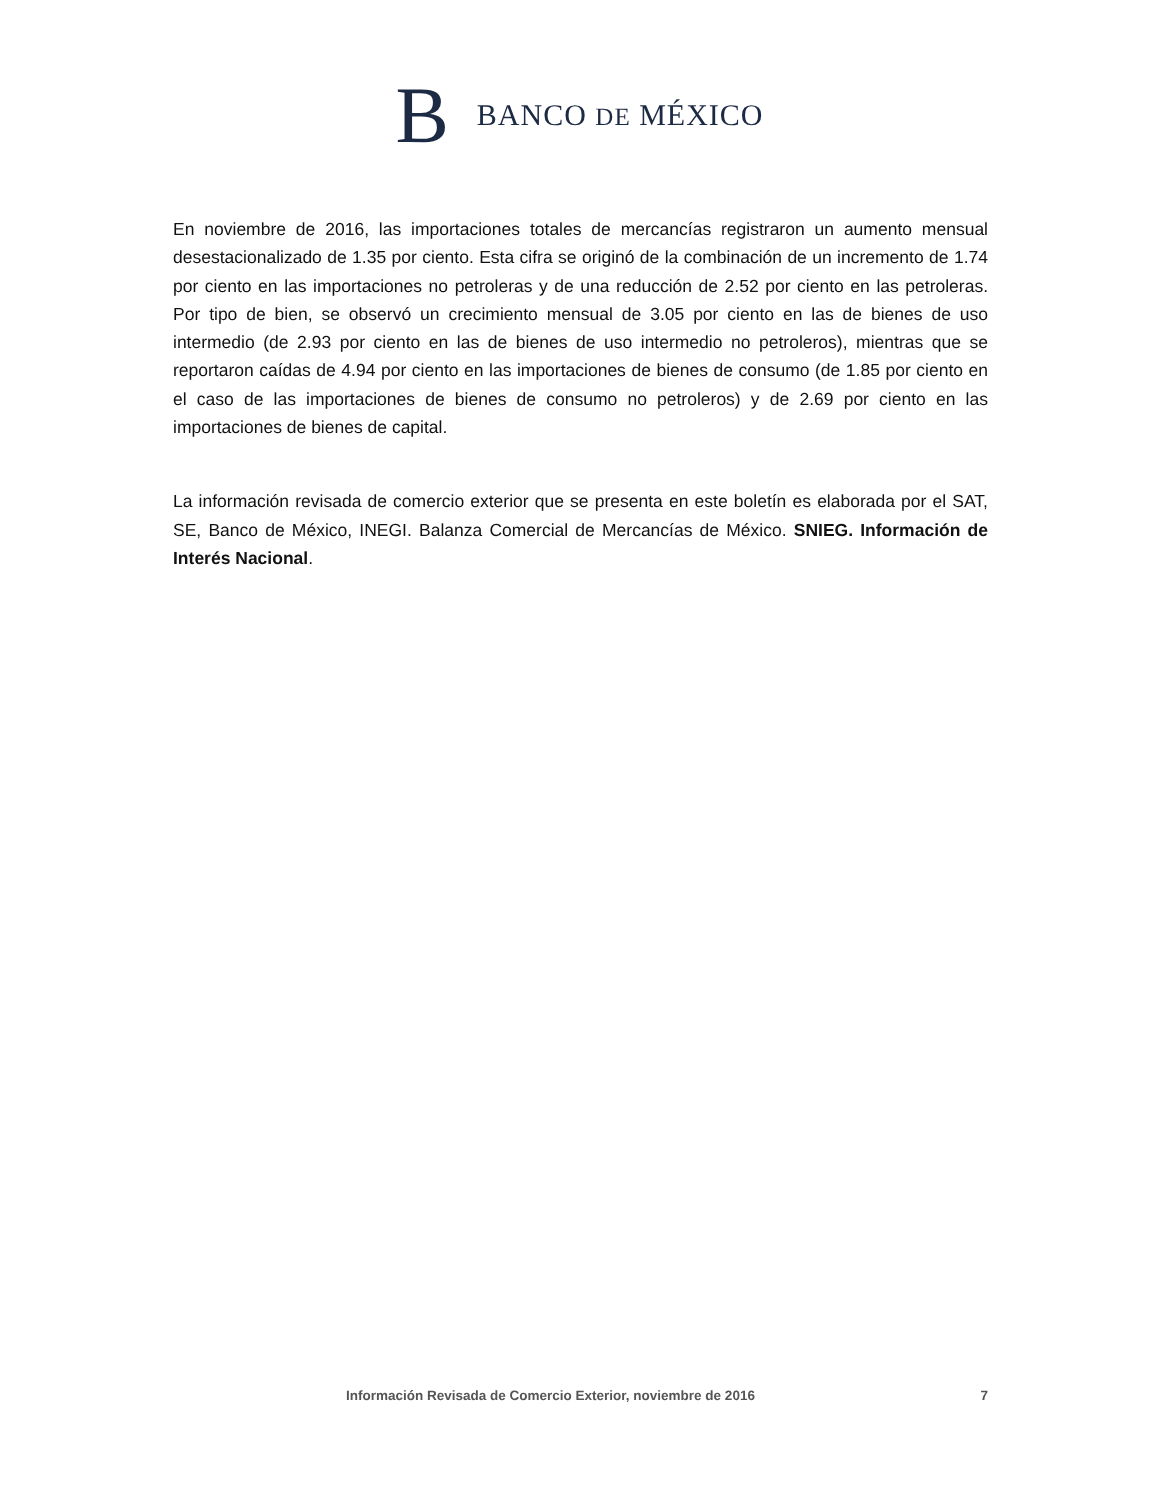B BANCO DE MÉXICO
En noviembre de 2016, las importaciones totales de mercancías registraron un aumento mensual desestacionalizado de 1.35 por ciento. Esta cifra se originó de la combinación de un incremento de 1.74 por ciento en las importaciones no petroleras y de una reducción de 2.52 por ciento en las petroleras. Por tipo de bien, se observó un crecimiento mensual de 3.05 por ciento en las de bienes de uso intermedio (de 2.93 por ciento en las de bienes de uso intermedio no petroleros), mientras que se reportaron caídas de 4.94 por ciento en las importaciones de bienes de consumo (de 1.85 por ciento en el caso de las importaciones de bienes de consumo no petroleros) y de 2.69 por ciento en las importaciones de bienes de capital.
La información revisada de comercio exterior que se presenta en este boletín es elaborada por el SAT, SE, Banco de México, INEGI. Balanza Comercial de Mercancías de México. SNIEG. Información de Interés Nacional.
Información Revisada de Comercio Exterior, noviembre de 2016 7